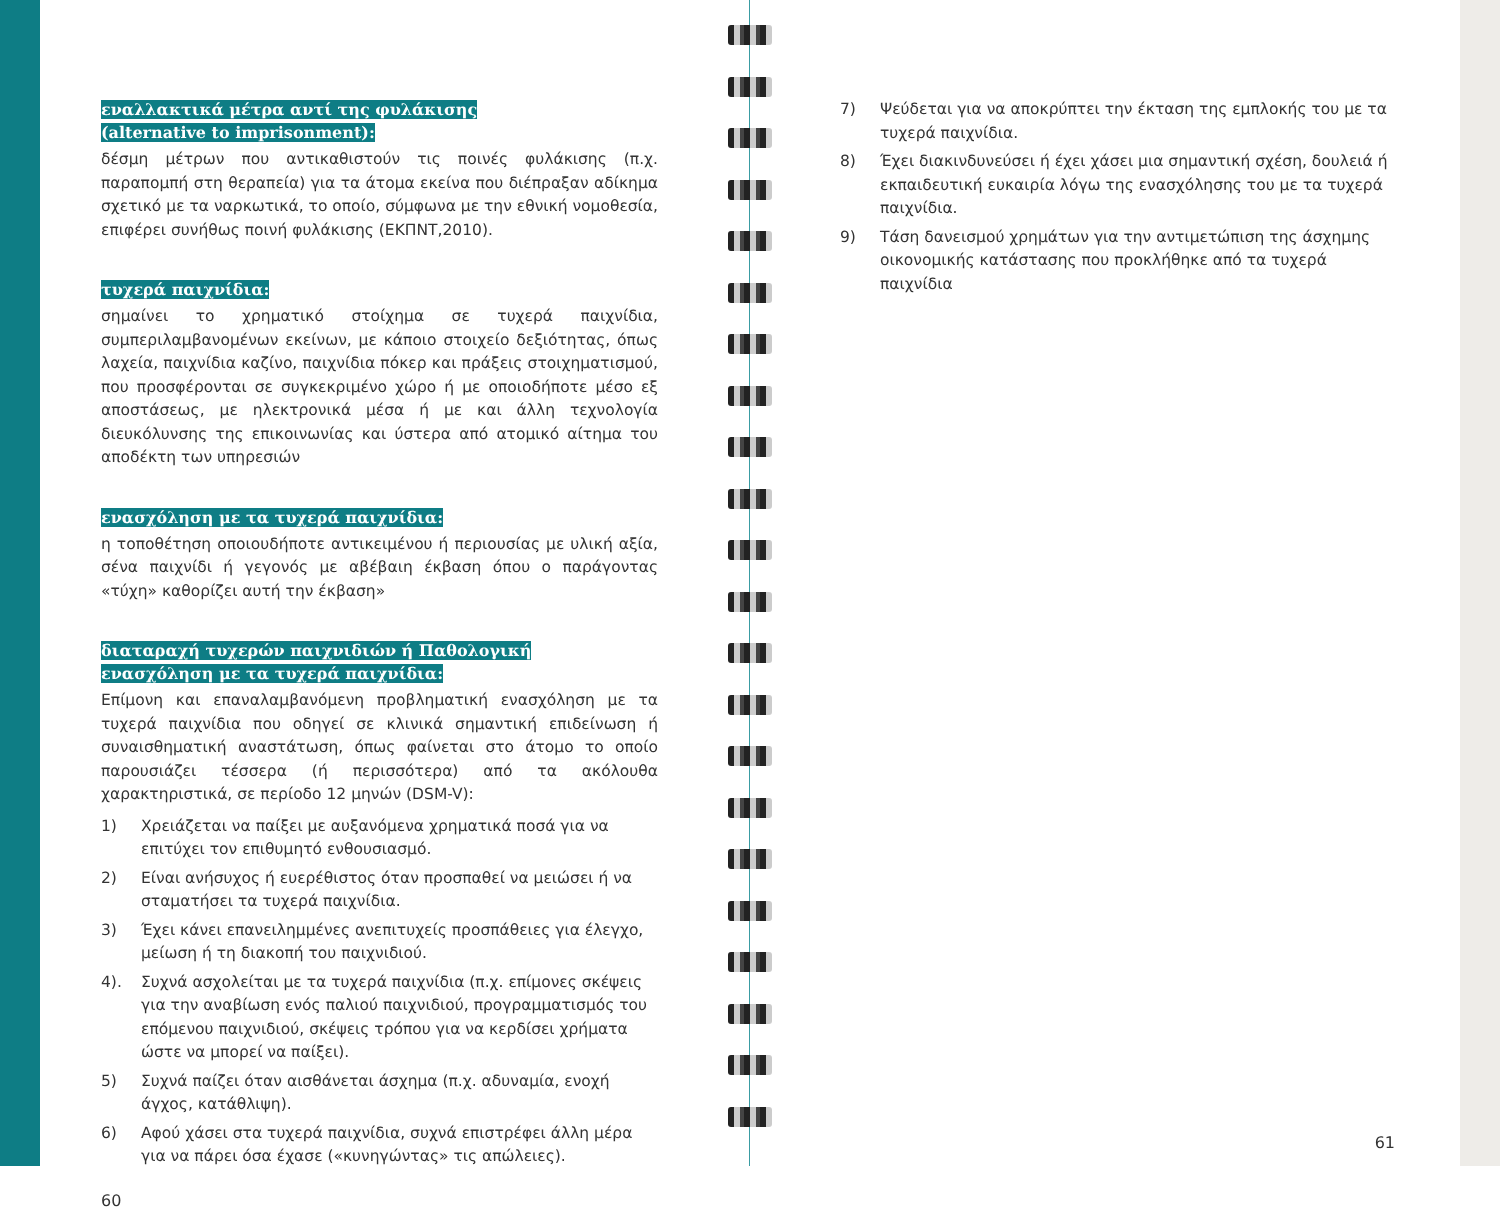εναλλακτικά μέτρα αντί της φυλάκισης
(alternative to imprisonment):
δέσμη μέτρων που αντικαθιστούν τις ποινές φυλάκισης (π.χ. παραπομπή στη θεραπεία) για τα άτομα εκείνα που διέπραξαν αδίκημα σχετικό με τα ναρκωτικά, το οποίο, σύμφωνα με την εθνική νομοθεσία, επιφέρει συνήθως ποινή φυλάκισης (ΕΚΠΝΤ,2010).
τυχερά παιχνίδια:
σημαίνει το χρηματικό στοίχημα σε τυχερά παιχνίδια, συμπεριλαμβανομένων εκείνων, με κάποιο στοιχείο δεξιότητας, όπως λαχεία, παιχνίδια καζίνο, παιχνίδια πόκερ και πράξεις στοιχηματισμού, που προσφέρονται σε συγκεκριμένο χώρο ή με οποιοδήποτε μέσο εξ αποστάσεως, με ηλεκτρονικά μέσα ή με και άλλη τεχνολογία διευκόλυνσης της επικοινωνίας και ύστερα από ατομικό αίτημα του αποδέκτη των υπηρεσιών
ενασχόληση με τα τυχερά παιχνίδια:
η τοποθέτηση οποιουδήποτε αντικειμένου ή περιουσίας με υλική αξία, σένα παιχνίδι ή γεγονός με αβέβαιη έκβαση όπου ο παράγοντας «τύχη» καθορίζει αυτή την έκβαση»
διαταραχή τυχερών παιχνιδιών ή Παθολογική
ενασχόληση με τα τυχερά παιχνίδια:
Επίμονη και επαναλαμβανόμενη προβληματική ενασχόληση με τα τυχερά παιχνίδια που οδηγεί σε κλινικά σημαντική επιδείνωση ή συναισθηματική αναστάτωση, όπως φαίνεται στο άτομο το οποίο παρουσιάζει τέσσερα (ή περισσότερα) από τα ακόλουθα χαρακτηριστικά, σε περίοδο 12 μηνών (DSM-V):
1) Χρειάζεται να παίξει με αυξανόμενα χρηματικά ποσά για να επιτύχει τον επιθυμητό ενθουσιασμό.
2) Είναι ανήσυχος ή ευερέθιστος όταν προσπαθεί να μειώσει ή να σταματήσει τα τυχερά παιχνίδια.
3) Έχει κάνει επανειλημμένες ανεπιτυχείς προσπάθειες για έλεγχο, μείωση ή τη διακοπή του παιχνιδιού.
4). Συχνά ασχολείται με τα τυχερά παιχνίδια (π.χ. επίμονες σκέψεις για την αναβίωση ενός παλιού παιχνιδιού, προγραμματισμός του επόμενου παιχνιδιού, σκέψεις τρόπου για να κερδίσει χρήματα ώστε να μπορεί να παίξει).
5) Συχνά παίζει όταν αισθάνεται άσχημα (π.χ. αδυναμία, ενοχή άγχος, κατάθλιψη).
6) Αφού χάσει στα τυχερά παιχνίδια, συχνά επιστρέφει άλλη μέρα για να πάρει όσα έχασε («κυνηγώντας» τις απώλειες).
60
7) Ψεύδεται για να αποκρύπτει την έκταση της εμπλοκής του με τα τυχερά παιχνίδια.
8) Έχει διακινδυνεύσει ή έχει χάσει μια σημαντική σχέση, δουλειά ή εκπαιδευτική ευκαιρία λόγω της ενασχόλησης του με τα τυχερά παιχνίδια.
9) Τάση δανεισμού χρημάτων για την αντιμετώπιση της άσχημης οικονομικής κατάστασης που προκλήθηκε από τα τυχερά παιχνίδια
61